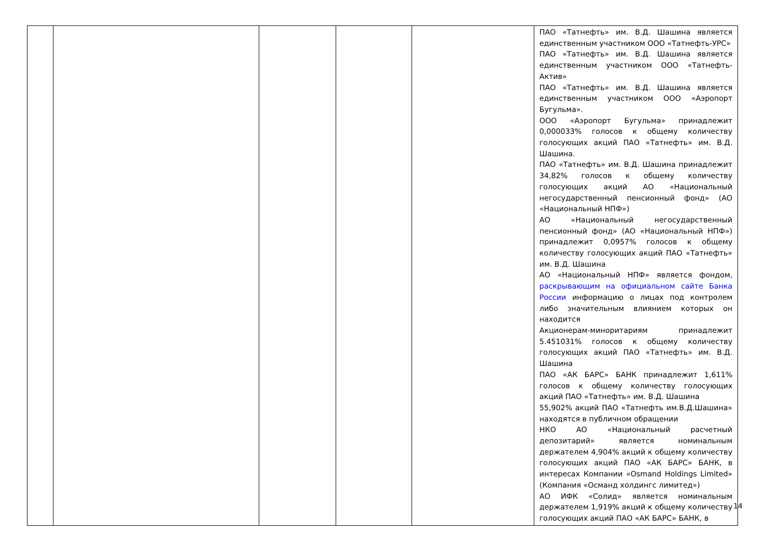| | | | | | ПАО «Татнефть» им. В.Д. Шашина является единственным участником ООО «Татнефть-УРС» ПАО «Татнефть» им. В.Д. Шашина является единственным участником ООО «Татнефть-Актив» ПАО «Татнефть» им. В.Д. Шашина является единственным участником ООО «Аэропорт Бугульма». ООО «Аэропорт Бугульма» принадлежит 0,000033% голосов к общему количеству голосующих акций ПАО «Татнефть» им. В.Д. Шашина. ПАО «Татнефть» им. В.Д. Шашина принадлежит 34,82% голосов к общему количеству голосующих акций АО «Национальный негосударственный пенсионный фонд» (АО «Национальный НПФ») АО «Национальный негосударственный пенсионный фонд» (АО «Национальный НПФ») принадлежит 0,0957% голосов к общему количеству голосующих акций ПАО «Татнефть» им. В.Д. Шашина АО «Национальный НПФ» является фондом, раскрывающим на официальном сайте Банка России информацию о лицах под контролем либо значительным влиянием которых он находится Акционерам-миноритариям принадлежит 5.451031% голосов к общему количеству голосующих акций ПАО «Татнефть» им. В.Д. Шашина ПАО «АК БАРС» БАНК принадлежит 1,611% голосов к общему количеству голосующих акций ПАО «Татнефть» им. В.Д. Шашина 55,902% акций ПАО «Татнефть им.В.Д.Шашина» находятся в публичном обращении НКО АО «Национальный расчетный депозитарий» является номинальным держателем 4,904% акций к общему количеству голосующих акций ПАО «АК БАРС» БАНК, в интересах Компании «Osmand Holdings Limited» (Компания «Османд холдингс лимитед») АО ИФК «Солид» является номинальным держателем 1,919% акций к общему количеству голосующих акций ПАО «АК БАРС» БАНК, в |
14